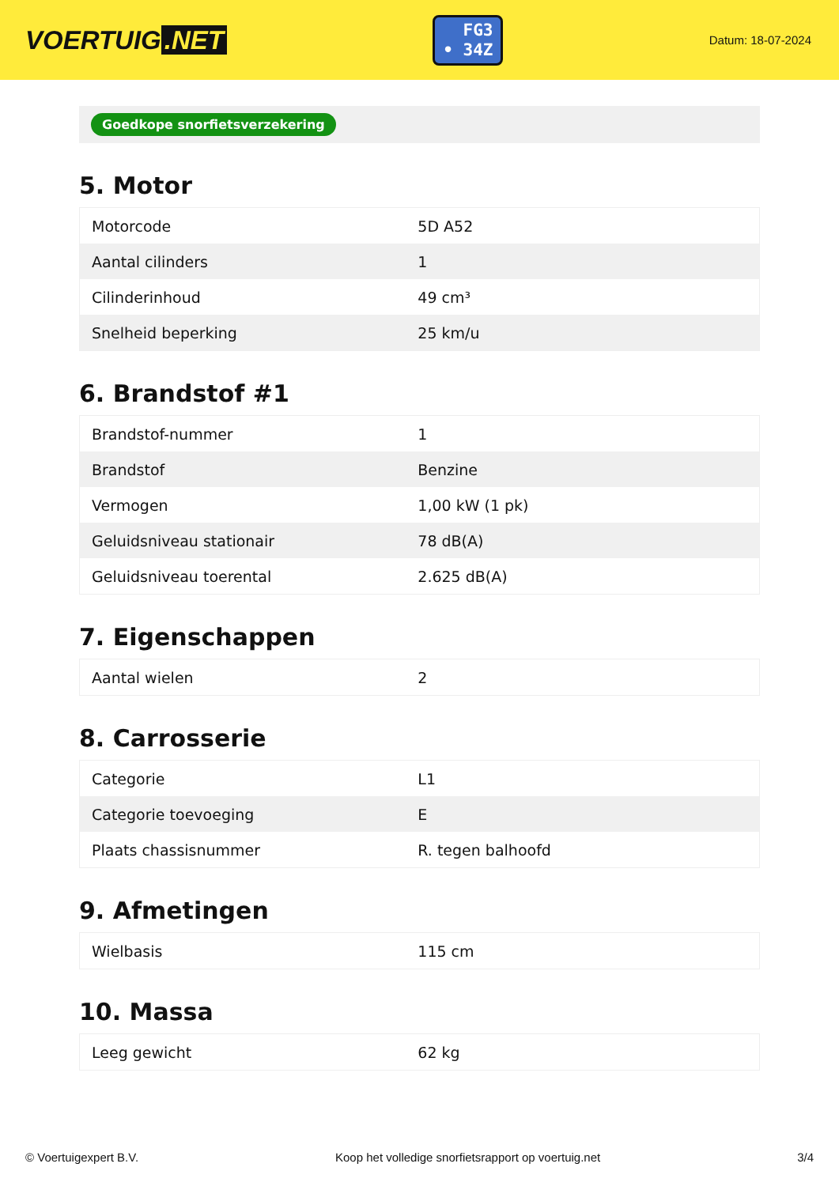VOERTUIG.NET
FG3
• 34Z
Datum: 18-07-2024
Goedkope snorfietsverzekering
5. Motor
| Motorcode | 5D A52 |
| Aantal cilinders | 1 |
| Cilinderinhoud | 49 cm³ |
| Snelheid beperking | 25 km/u |
6. Brandstof #1
| Brandstof-nummer | 1 |
| Brandstof | Benzine |
| Vermogen | 1,00 kW (1 pk) |
| Geluidsniveau stationair | 78 dB(A) |
| Geluidsniveau toerental | 2.625 dB(A) |
7. Eigenschappen
| Aantal wielen | 2 |
8. Carrosserie
| Categorie | L1 |
| Categorie toevoeging | E |
| Plaats chassisnummer | R. tegen balhoofd |
9. Afmetingen
| Wielbasis | 115 cm |
10. Massa
| Leeg gewicht | 62 kg |
© Voertuigexpert B.V. Koop het volledige snorfietsrapport op voertuig.net 3/4